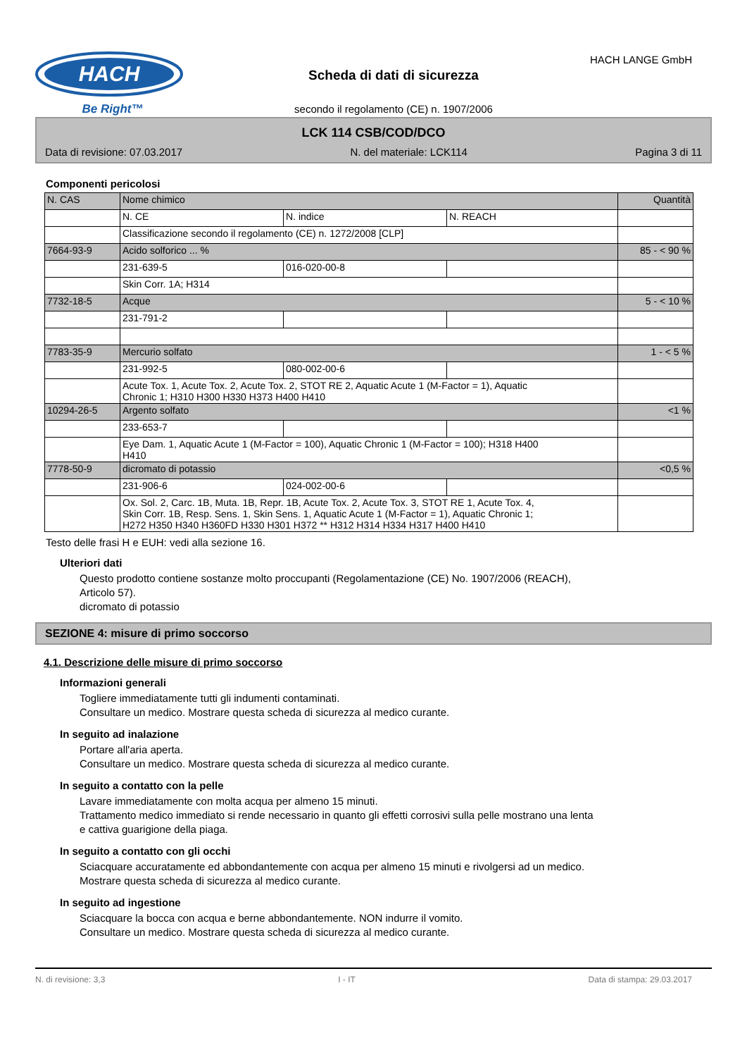HACH
Be Right™
Scheda di dati di sicurezza
secondo il regolamento (CE) n. 1907/2006
HACH LANGE GmbH
LCK 114 CSB/COD/DCO
Data di revisione: 07.03.2017 N. del materiale: LCK114 Pagina 3 di 11
Componenti pericolosi
| N. CAS | Nome chimico | | | Quantità |
| | N. CE | N. indice | N. REACH | |
| | Classificazione secondo il regolamento (CE) n. 1272/2008 [CLP] | | | |
| 7664-93-9 | Acido solforico ... % | | | 85 - < 90 % |
| | 231-639-5 | 016-020-00-8 | | |
| | Skin Corr. 1A; H314 | | | |
| 7732-18-5 | Acque | | | 5 - < 10 % |
| | 231-791-2 | | | |
| 7783-35-9 | Mercurio solfato | | | 1 - < 5 % |
| | 231-992-5 | 080-002-00-6 | | |
| | Acute Tox. 1, Acute Tox. 2, Acute Tox. 2, STOT RE 2, Aquatic Acute 1 (M-Factor = 1), Aquatic Chronic 1; H310 H300 H330 H373 H400 H410 | | | |
| 10294-26-5 | Argento solfato | | | <1 % |
| | 233-653-7 | | | |
| | Eye Dam. 1, Aquatic Acute 1 (M-Factor = 100), Aquatic Chronic 1 (M-Factor = 100); H318 H400 H410 | | | |
| 7778-50-9 | dicromato di potassio | | | <0,5 % |
| | 231-906-6 | 024-002-00-6 | | |
| | Ox. Sol. 2, Carc. 1B, Muta. 1B, Repr. 1B, Acute Tox. 2, Acute Tox. 3, STOT RE 1, Acute Tox. 4, Skin Corr. 1B, Resp. Sens. 1, Skin Sens. 1, Aquatic Acute 1 (M-Factor = 1), Aquatic Chronic 1; H272 H350 H340 H360FD H330 H301 H372 ** H312 H314 H334 H317 H400 H410 | | | |
Testo delle frasi H e EUH: vedi alla sezione 16.
Ulteriori dati
Questo prodotto contiene sostanze molto proccupanti (Regolamentazione (CE) No. 1907/2006 (REACH),
Articolo 57).
dicromato di potassio
SEZIONE 4: misure di primo soccorso
4.1. Descrizione delle misure di primo soccorso
Informazioni generali
Togliere immediatamente tutti gli indumenti contaminati.
Consultare un medico. Mostrare questa scheda di sicurezza al medico curante.
In seguito ad inalazione
Portare all'aria aperta.
Consultare un medico. Mostrare questa scheda di sicurezza al medico curante.
In seguito a contatto con la pelle
Lavare immediatamente con molta acqua per almeno 15 minuti.
Trattamento medico immediato si rende necessario in quanto gli effetti corrosivi sulla pelle mostrano una lenta
e cattiva guarigione della piaga.
In seguito a contatto con gli occhi
Sciacquare accuratamente ed abbondantemente con acqua per almeno 15 minuti e rivolgersi ad un medico.
Mostrare questa scheda di sicurezza al medico curante.
In seguito ad ingestione
Sciacquare la bocca con acqua e berne abbondantemente. NON indurre il vomito.
Consultare un medico. Mostrare questa scheda di sicurezza al medico curante.
N. di revisione: 3,3 I - IT Data di stampa: 29.03.2017